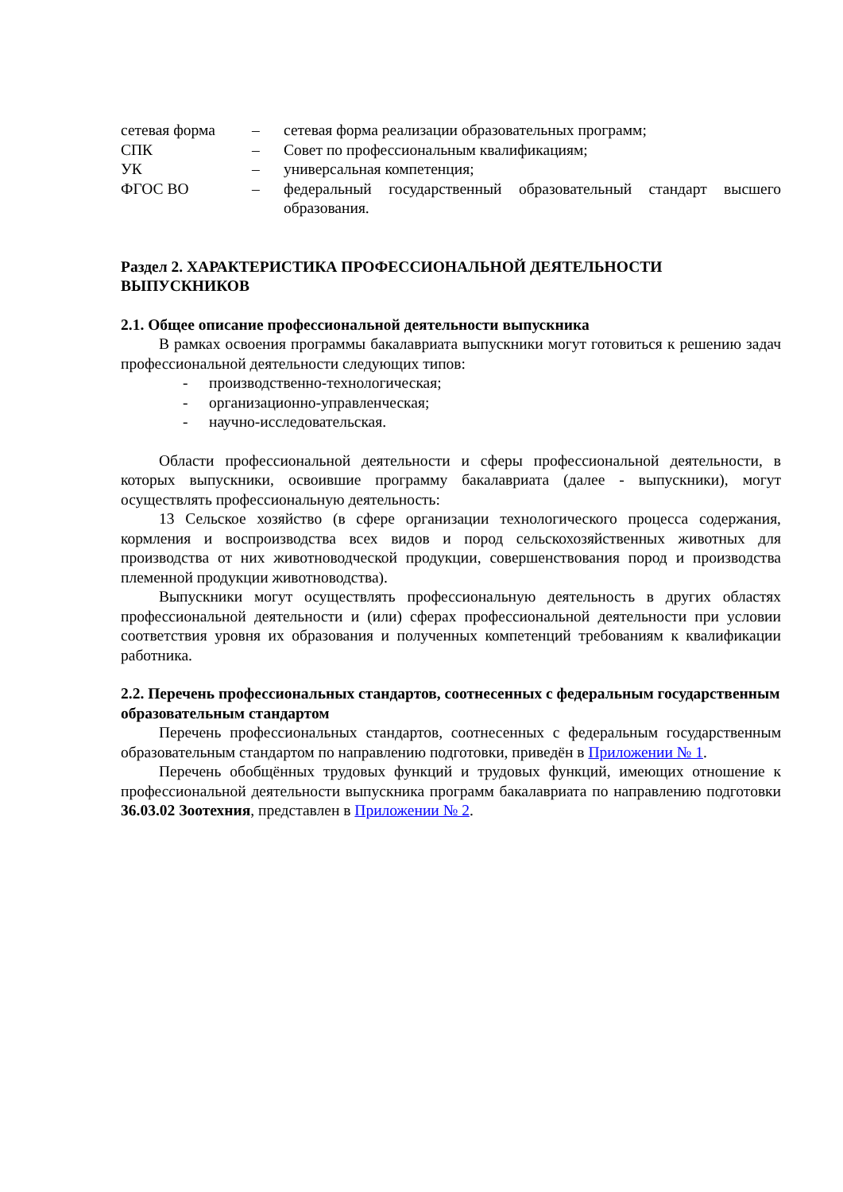сетевая форма – сетевая форма реализации образовательных программ;
СПК – Совет по профессиональным квалификациям;
УК – универсальная компетенция;
ФГОС ВО – федеральный государственный образовательный стандарт высшего образования.
Раздел 2. ХАРАКТЕРИСТИКА ПРОФЕССИОНАЛЬНОЙ ДЕЯТЕЛЬНОСТИ ВЫПУСКНИКОВ
2.1. Общее описание профессиональной деятельности выпускника
В рамках освоения программы бакалавриата выпускники могут готовиться к решению задач профессиональной деятельности следующих типов:
- производственно-технологическая;
- организационно-управленческая;
- научно-исследовательская.
Области профессиональной деятельности и сферы профессиональной деятельности, в которых выпускники, освоившие программу бакалавриата (далее - выпускники), могут осуществлять профессиональную деятельность:
13 Сельское хозяйство (в сфере организации технологического процесса содержания, кормления и воспроизводства всех видов и пород сельскохозяйственных животных для производства от них животноводческой продукции, совершенствования пород и производства племенной продукции животноводства).
Выпускники могут осуществлять профессиональную деятельность в других областях профессиональной деятельности и (или) сферах профессиональной деятельности при условии соответствия уровня их образования и полученных компетенций требованиям к квалификации работника.
2.2. Перечень профессиональных стандартов, соотнесенных с федеральным государственным образовательным стандартом
Перечень профессиональных стандартов, соотнесенных с федеральным государственным образовательным стандартом по направлению подготовки, приведён в Приложении № 1.
Перечень обобщённых трудовых функций и трудовых функций, имеющих отношение к профессиональной деятельности выпускника программ бакалавриата по направлению подготовки 36.03.02 Зоотехния, представлен в Приложении № 2.